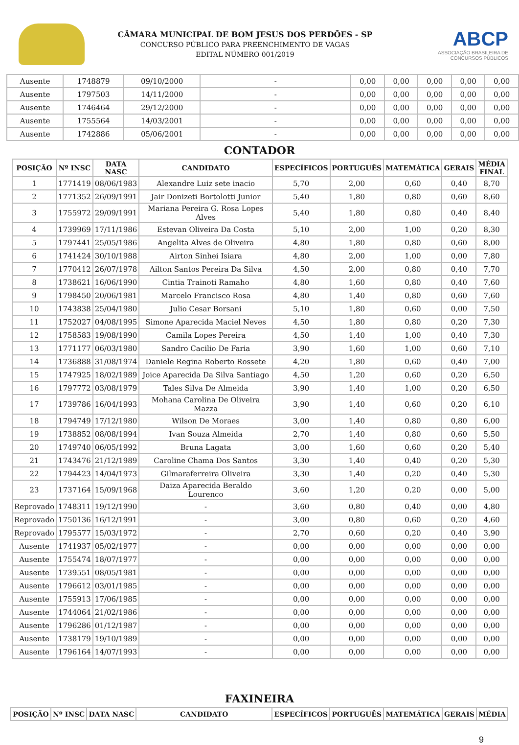CÂMARA MUNICIPAL DE BOM JESUS DOS PERDÕES - SP
CONCURSO PÚBLICO PARA PREENCHIMENTO DE VAGAS
EDITAL NÚMERO 001/2019
ABCP
ASSOCIAÇÃO BRASILEIRA DE CONCURSOS PÚBLICOS
| Ausente | 1748879 | 09/10/2000 | - | 0,00 | 0,00 | 0,00 | 0,00 | 0,00 |
| Ausente | 1797503 | 14/11/2000 | - | 0,00 | 0,00 | 0,00 | 0,00 | 0,00 |
| Ausente | 1746464 | 29/12/2000 | - | 0,00 | 0,00 | 0,00 | 0,00 | 0,00 |
| Ausente | 1755564 | 14/03/2001 | - | 0,00 | 0,00 | 0,00 | 0,00 | 0,00 |
| Ausente | 1742886 | 05/06/2001 | - | 0,00 | 0,00 | 0,00 | 0,00 | 0,00 |
CONTADOR
| POSIÇÃO | Nº INSC | DATA NASC | CANDIDATO | ESPECÍFICOS | PORTUGUÊS | MATEMÁTICA | GERAIS | MÉDIA FINAL |
| --- | --- | --- | --- | --- | --- | --- | --- | --- |
| 1 | 1771419 | 08/06/1983 | Alexandre Luiz sete inacio | 5,70 | 2,00 | 0,60 | 0,40 | 8,70 |
| 2 | 1771352 | 26/09/1991 | Jair Donizeti Bortolotti Junior | 5,40 | 1,80 | 0,80 | 0,60 | 8,60 |
| 3 | 1755972 | 29/09/1991 | Mariana Pereira G. Rosa Lopes Alves | 5,40 | 1,80 | 0,80 | 0,40 | 8,40 |
| 4 | 1739969 | 17/11/1986 | Estevan Oliveira Da Costa | 5,10 | 2,00 | 1,00 | 0,20 | 8,30 |
| 5 | 1797441 | 25/05/1986 | Angelita Alves de Oliveira | 4,80 | 1,80 | 0,80 | 0,60 | 8,00 |
| 6 | 1741424 | 30/10/1988 | Airton Sinhei Isiara | 4,80 | 2,00 | 1,00 | 0,00 | 7,80 |
| 7 | 1770412 | 26/07/1978 | Ailton Santos Pereira Da Silva | 4,50 | 2,00 | 0,80 | 0,40 | 7,70 |
| 8 | 1738621 | 16/06/1990 | Cintia Trainoti Ramaho | 4,80 | 1,60 | 0,80 | 0,40 | 7,60 |
| 9 | 1798450 | 20/06/1981 | Marcelo Francisco Rosa | 4,80 | 1,40 | 0,80 | 0,60 | 7,60 |
| 10 | 1743838 | 25/04/1980 | Julio Cesar Borsani | 5,10 | 1,80 | 0,60 | 0,00 | 7,50 |
| 11 | 1752027 | 04/08/1995 | Simone Aparecida Maciel Neves | 4,50 | 1,80 | 0,80 | 0,20 | 7,30 |
| 12 | 1758583 | 19/08/1990 | Camila Lopes Pereira | 4,50 | 1,40 | 1,00 | 0,40 | 7,30 |
| 13 | 1771177 | 06/03/1980 | Sandro Cacilio De Faria | 3,90 | 1,60 | 1,00 | 0,60 | 7,10 |
| 14 | 1736888 | 31/08/1974 | Daniele Regina Roberto Rossete | 4,20 | 1,80 | 0,60 | 0,40 | 7,00 |
| 15 | 1747925 | 18/02/1989 | Joice Aparecida Da Silva Santiago | 4,50 | 1,20 | 0,60 | 0,20 | 6,50 |
| 16 | 1797772 | 03/08/1979 | Tales Silva De Almeida | 3,90 | 1,40 | 1,00 | 0,20 | 6,50 |
| 17 | 1739786 | 16/04/1993 | Mohana Carolina De Oliveira Mazza | 3,90 | 1,40 | 0,60 | 0,20 | 6,10 |
| 18 | 1794749 | 17/12/1980 | Wilson De Moraes | 3,00 | 1,40 | 0,80 | 0,80 | 6,00 |
| 19 | 1738852 | 08/08/1994 | Ivan Souza Almeida | 2,70 | 1,40 | 0,80 | 0,60 | 5,50 |
| 20 | 1749740 | 06/05/1992 | Bruna Lagata | 3,00 | 1,60 | 0,60 | 0,20 | 5,40 |
| 21 | 1743476 | 21/12/1989 | Caroline Chama Dos Santos | 3,30 | 1,40 | 0,40 | 0,20 | 5,30 |
| 22 | 1794423 | 14/04/1973 | Gilmaraferreira Oliveira | 3,30 | 1,40 | 0,20 | 0,40 | 5,30 |
| 23 | 1737164 | 15/09/1968 | Daiza Aparecida Beraldo Lourenco | 3,60 | 1,20 | 0,20 | 0,00 | 5,00 |
| Reprovado | 1748311 | 19/12/1990 | - | 3,60 | 0,80 | 0,40 | 0,00 | 4,80 |
| Reprovado | 1750136 | 16/12/1991 | - | 3,00 | 0,80 | 0,60 | 0,20 | 4,60 |
| Reprovado | 1795577 | 15/03/1972 | - | 2,70 | 0,60 | 0,20 | 0,40 | 3,90 |
| Ausente | 1741937 | 05/02/1977 | - | 0,00 | 0,00 | 0,00 | 0,00 | 0,00 |
| Ausente | 1755474 | 18/07/1977 | - | 0,00 | 0,00 | 0,00 | 0,00 | 0,00 |
| Ausente | 1739551 | 08/05/1981 | - | 0,00 | 0,00 | 0,00 | 0,00 | 0,00 |
| Ausente | 1796612 | 03/01/1985 | - | 0,00 | 0,00 | 0,00 | 0,00 | 0,00 |
| Ausente | 1755913 | 17/06/1985 | - | 0,00 | 0,00 | 0,00 | 0,00 | 0,00 |
| Ausente | 1744064 | 21/02/1986 | - | 0,00 | 0,00 | 0,00 | 0,00 | 0,00 |
| Ausente | 1796286 | 01/12/1987 | - | 0,00 | 0,00 | 0,00 | 0,00 | 0,00 |
| Ausente | 1738179 | 19/10/1989 | - | 0,00 | 0,00 | 0,00 | 0,00 | 0,00 |
| Ausente | 1796164 | 14/07/1993 | - | 0,00 | 0,00 | 0,00 | 0,00 | 0,00 |
FAXINEIRA
| POSIÇÃO | Nº INSC | DATA NASC | CANDIDATO | ESPECÍFICOS | PORTUGUÊS | MATEMÁTICA | GERAIS | MÉDIA |
| --- | --- | --- | --- | --- | --- | --- | --- | --- |
9